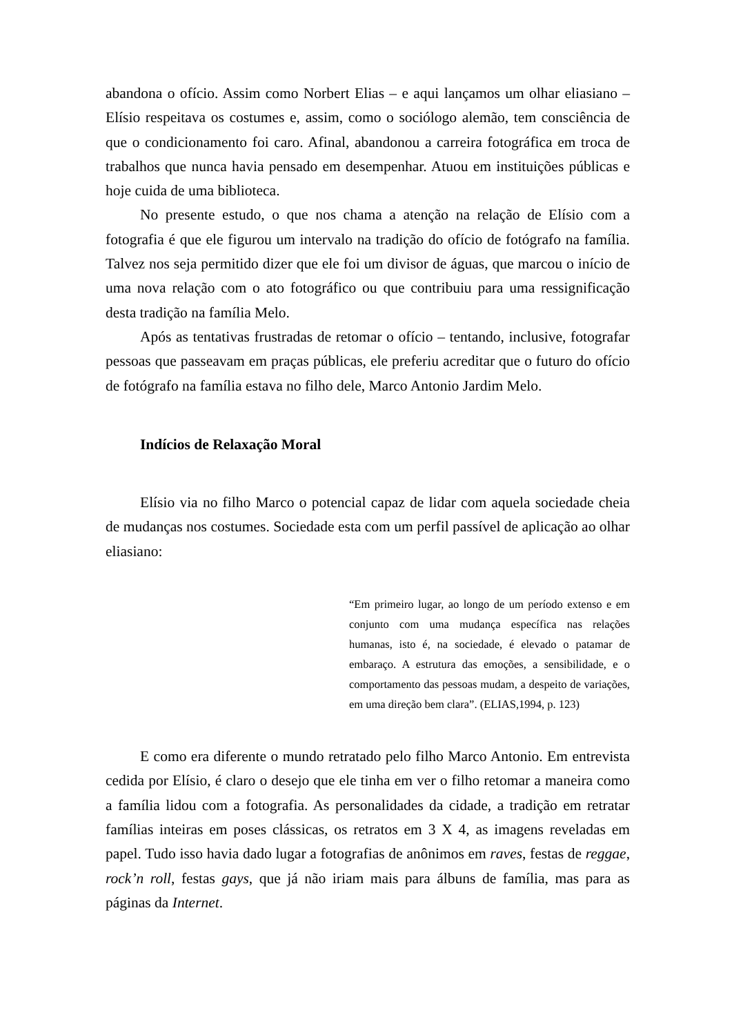abandona o ofício. Assim como Norbert Elias – e aqui lançamos um olhar eliasiano – Elísio respeitava os costumes e, assim, como o sociólogo alemão, tem consciência de que o condicionamento foi caro. Afinal, abandonou a carreira fotográfica em troca de trabalhos que nunca havia pensado em desempenhar. Atuou em instituições públicas e hoje cuida de uma biblioteca.
No presente estudo, o que nos chama a atenção na relação de Elísio com a fotografia é que ele figurou um intervalo na tradição do ofício de fotógrafo na família. Talvez nos seja permitido dizer que ele foi um divisor de águas, que marcou o início de uma nova relação com o ato fotográfico ou que contribuiu para uma ressignificação desta tradição na família Melo.
Após as tentativas frustradas de retomar o ofício – tentando, inclusive, fotografar pessoas que passeavam em praças públicas, ele preferiu acreditar que o futuro do ofício de fotógrafo na família estava no filho dele, Marco Antonio Jardim Melo.
Indícios de Relaxação Moral
Elísio via no filho Marco o potencial capaz de lidar com aquela sociedade cheia de mudanças nos costumes. Sociedade esta com um perfil passível de aplicação ao olhar eliasiano:
“Em primeiro lugar, ao longo de um período extenso e em conjunto com uma mudança específica nas relações humanas, isto é, na sociedade, é elevado o patamar de embaraço. A estrutura das emoções, a sensibilidade, e o comportamento das pessoas mudam, a despeito de variações, em uma direção bem clara”. (ELIAS,1994, p. 123)
E como era diferente o mundo retratado pelo filho Marco Antonio. Em entrevista cedida por Elísio, é claro o desejo que ele tinha em ver o filho retomar a maneira como a família lidou com a fotografia. As personalidades da cidade, a tradição em retratar famílias inteiras em poses clássicas, os retratos em 3 X 4, as imagens reveladas em papel. Tudo isso havia dado lugar a fotografias de anônimos em raves, festas de reggae, rock’n roll, festas gays, que já não iriam mais para álbuns de família, mas para as páginas da Internet.